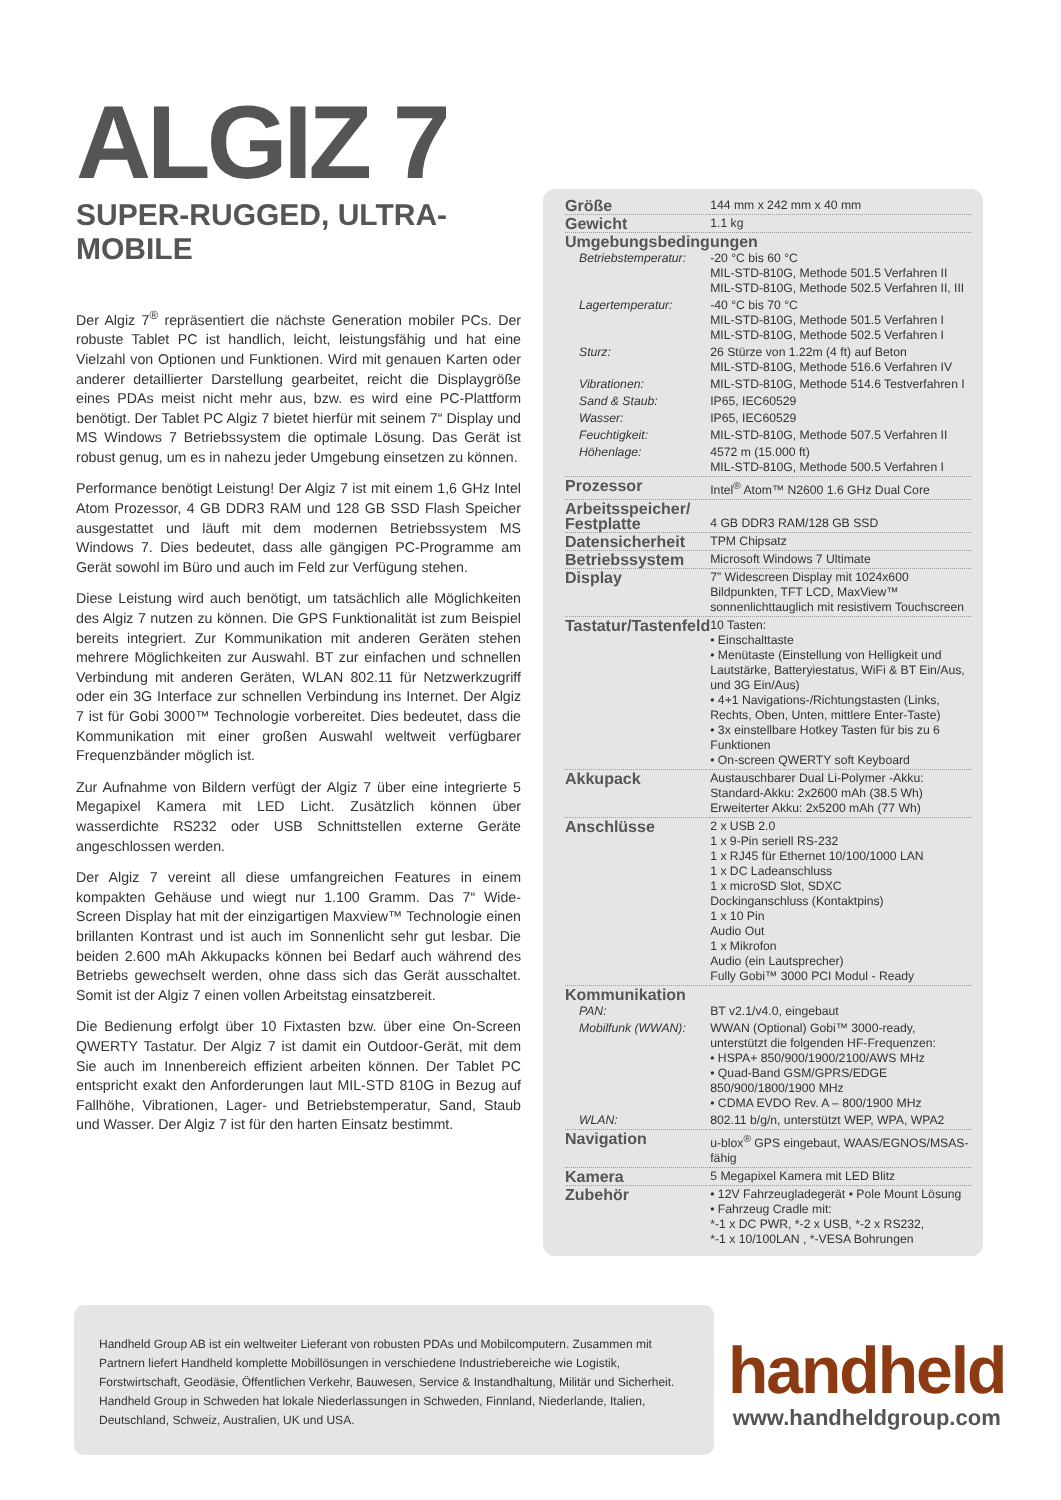ALGIZ 7
SUPER-RUGGED, ULTRA-MOBILE
Der Algiz 7<sup>®</sup> repräsentiert die nächste Generation mobiler PCs. Der robuste Tablet PC ist handlich, leicht, leistungsfähig und hat eine Vielzahl von Optionen und Funktionen. Wird mit genauen Karten oder anderer detaillierter Darstellung gearbeitet, reicht die Displaygröße eines PDAs meist nicht mehr aus, bzw. es wird eine PC-Plattform benötigt. Der Tablet PC Algiz 7 bietet hierfür mit seinem 7“ Display und MS Windows 7 Betriebssystem die optimale Lösung. Das Gerät ist robust genug, um es in nahezu jeder Umgebung einsetzen zu können.
Performance benötigt Leistung! Der Algiz 7 ist mit einem 1,6 GHz Intel Atom Prozessor, 4 GB DDR3 RAM und 128 GB SSD Flash Speicher ausgestattet und läuft mit dem modernen Betriebssystem MS Windows 7. Dies bedeutet, dass alle gängigen PC-Programme am Gerät sowohl im Büro und auch im Feld zur Verfügung stehen.
Diese Leistung wird auch benötigt, um tatsächlich alle Möglichkeiten des Algiz 7 nutzen zu können. Die GPS Funktionalität ist zum Beispiel bereits integriert. Zur Kommunikation mit anderen Geräten stehen mehrere Möglichkeiten zur Auswahl. BT zur einfachen und schnellen Verbindung mit anderen Geräten, WLAN 802.11 für Netzwerkzugriff oder ein 3G Interface zur schnellen Verbindung ins Internet. Der Algiz 7 ist für Gobi 3000™ Technologie vorbereitet. Dies bedeutet, dass die Kommunikation mit einer großen Auswahl weltweit verfügbarer Frequenzbänder möglich ist.
Zur Aufnahme von Bildern verfügt der Algiz 7 über eine integrierte 5 Megapixel Kamera mit LED Licht. Zusätzlich können über wasserdichte RS232 oder USB Schnittstellen externe Geräte angeschlossen werden.
Der Algiz 7 vereint all diese umfangreichen Features in einem kompakten Gehäuse und wiegt nur 1.100 Gramm. Das 7“ Wide-Screen Display hat mit der einzigartigen Maxview™ Technologie einen brillanten Kontrast und ist auch im Sonnenlicht sehr gut lesbar. Die beiden 2.600 mAh Akkupacks können bei Bedarf auch während des Betriebs gewechselt werden, ohne dass sich das Gerät ausschaltet. Somit ist der Algiz 7 einen vollen Arbeitstag einsatzbereit.
Die Bedienung erfolgt über 10 Fixtasten bzw. über eine On-Screen QWERTY Tastatur. Der Algiz 7 ist damit ein Outdoor-Gerät, mit dem Sie auch im Innenbereich effizient arbeiten können. Der Tablet PC entspricht exakt den Anforderungen laut MIL-STD 810G in Bezug auf Fallhöhe, Vibrationen, Lager- und Betriebstemperatur, Sand, Staub und Wasser. Der Algiz 7 ist für den harten Einsatz bestimmt.
| Größe | 144 mm x 242 mm x 40 mm |
| Gewicht | 1.1 kg |
| Umgebungsbedingungen | |
| Betriebstemperatur: | -20 °C bis 60 °C MIL-STD-810G, Methode 501.5 Verfahren II MIL-STD-810G, Methode 502.5 Verfahren II, III |
| Lagertemperatur: | -40 °C bis 70 °C MIL-STD-810G, Methode 501.5 Verfahren I MIL-STD-810G, Methode 502.5 Verfahren I |
| Sturz: | 26 Stürze von 1.22m (4 ft) auf Beton MIL-STD-810G, Methode 516.6 Verfahren IV |
| Vibrationen: | MIL-STD-810G, Methode 514.6 Testverfahren I |
| Sand & Staub: | IP65, IEC60529 |
| Wasser: | IP65, IEC60529 |
| Feuchtigkeit: | MIL-STD-810G, Methode 507.5 Verfahren II |
| Höhenlage: | 4572 m (15.000 ft) MIL-STD-810G, Methode 500.5 Verfahren I |
| Prozessor | Intel<sup>®</sup> Atom™ N2600 1.6 GHz Dual Core |
| Arbeitsspeicher/ Festplatte | 4 GB DDR3 RAM/128 GB SSD |
| Datensicherheit | TPM Chipsatz |
| Betriebssystem | Microsoft Windows 7 Ultimate |
| Display | 7” Widescreen Display mit 1024x600 Bildpunkten, TFT LCD, MaxView™ sonnenlichttauglich mit resistivem Touchscreen |
| Tastatur/Tastenfeld | 10 Tasten: • Einschalttaste • Menütaste (Einstellung von Helligkeit und Lautstärke, Batteryiestatus, WiFi & BT Ein/Aus, und 3G Ein/Aus) • 4+1 Navigations-/Richtungstasten (Links, Rechts, Oben, Unten, mittlere Enter-Taste) • 3x einstellbare Hotkey Tasten für bis zu 6 Funktionen • On-screen QWERTY soft Keyboard |
| Akkupack | Austauschbarer Dual Li-Polymer -Akku: Standard-Akku: 2x2600 mAh (38.5 Wh) Erweiterter Akku: 2x5200 mAh (77 Wh) |
| Anschlüsse | 2 x USB 2.0 1 x 9-Pin seriell RS-232 1 x RJ45 für Ethernet 10/100/1000 LAN 1 x DC Ladeanschluss 1 x microSD Slot, SDXC Dockinganschluss (Kontaktpins) 1 x 10 Pin Audio Out 1 x Mikrofon Audio (ein Lautsprecher) Fully Gobi™ 3000 PCI Modul - Ready |
| Kommunikation | |
| PAN: | BT v2.1/v4.0, eingebaut |
| Mobilfunk (WWAN): | WWAN (Optional) Gobi™ 3000-ready, unterstützt die folgenden HF-Frequenzen: • HSPA+ 850/900/1900/2100/AWS MHz • Quad-Band GSM/GPRS/EDGE 850/900/1800/1900 MHz • CDMA EVDO Rev. A – 800/1900 MHz |
| WLAN: | 802.11 b/g/n, unterstützt WEP, WPA, WPA2 |
| Navigation | u-blox<sup>®</sup> GPS eingebaut, WAAS/EGNOS/MSAS-fähig |
| Kamera | 5 Megapixel Kamera mit LED Blitz |
| Zubehör | • 12V Fahrzeugladegerät • Pole Mount Lösung • Fahrzeug Cradle mit: *-1 x DC PWR, *-2 x USB, *-2 x RS232, *-1 x 10/100LAN , *-VESA Bohrungen |
Handheld Group AB ist ein weltweiter Lieferant von robusten PDAs und Mobilcomputern. Zusammen mit Partnern liefert Handheld komplette Mobillösungen in verschiedene Industriebereiche wie Logistik, Forstwirtschaft, Geodäsie, Öffentlichen Verkehr, Bauwesen, Service & Instandhaltung, Militär und Sicherheit. Handheld Group in Schweden hat lokale Niederlassungen in Schweden, Finnland, Niederlande, Italien, Deutschland, Schweiz, Australien, UK und USA.
handheld
www.handheldgroup.com